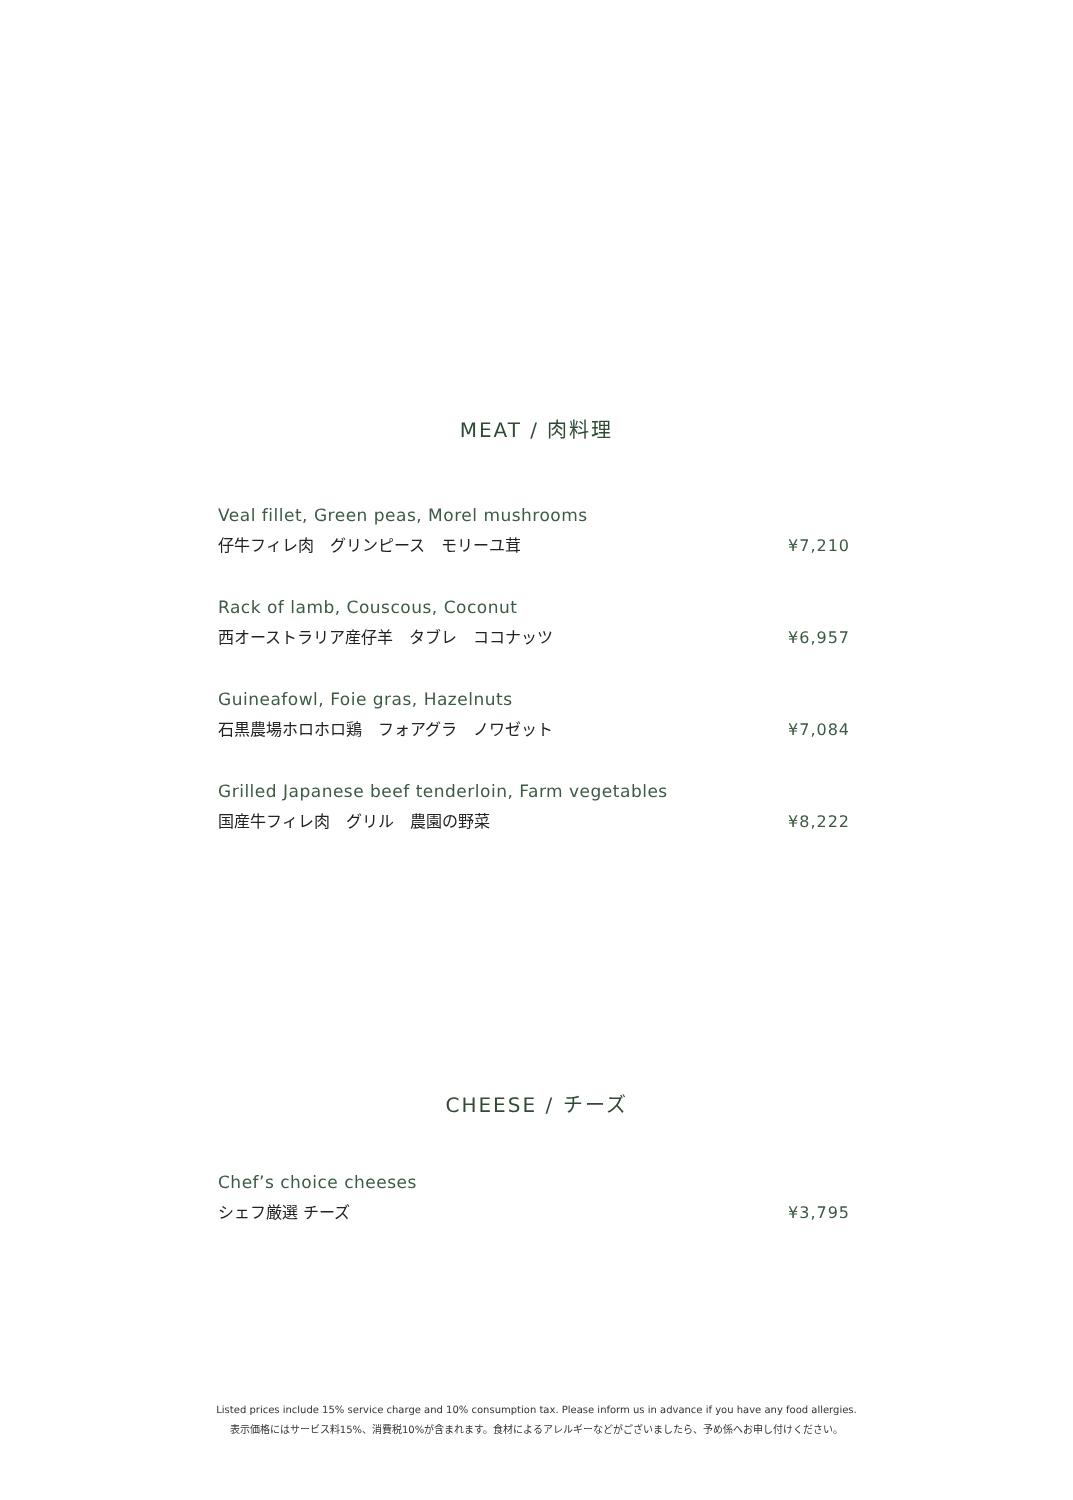MEAT / 肉料理
Veal fillet, Green peas, Morel mushrooms
仔牛フィレ肉　グリンピース　モリーユ茸 ¥7,210
Rack of lamb, Couscous, Coconut
西オーストラリア産仔羊　タブレ　ココナッツ ¥6,957
Guineafowl, Foie gras, Hazelnuts
石黒農場ホロホロ鶏　フォアグラ　ノワゼット ¥7,084
Grilled Japanese beef tenderloin, Farm vegetables
国産牛フィレ肉　グリル　農園の野菜 ¥8,222
CHEESE / チーズ
Chef’s choice cheeses
シェフ厳選 チーズ ¥3,795
Listed prices include 15% service charge and 10% consumption tax. Please inform us in advance if you have any food allergies.
表示価格にはサービス料15%、消費税10%が含まれます。食材によるアレルギーなどがございましたら、予め係へお申し付けください。